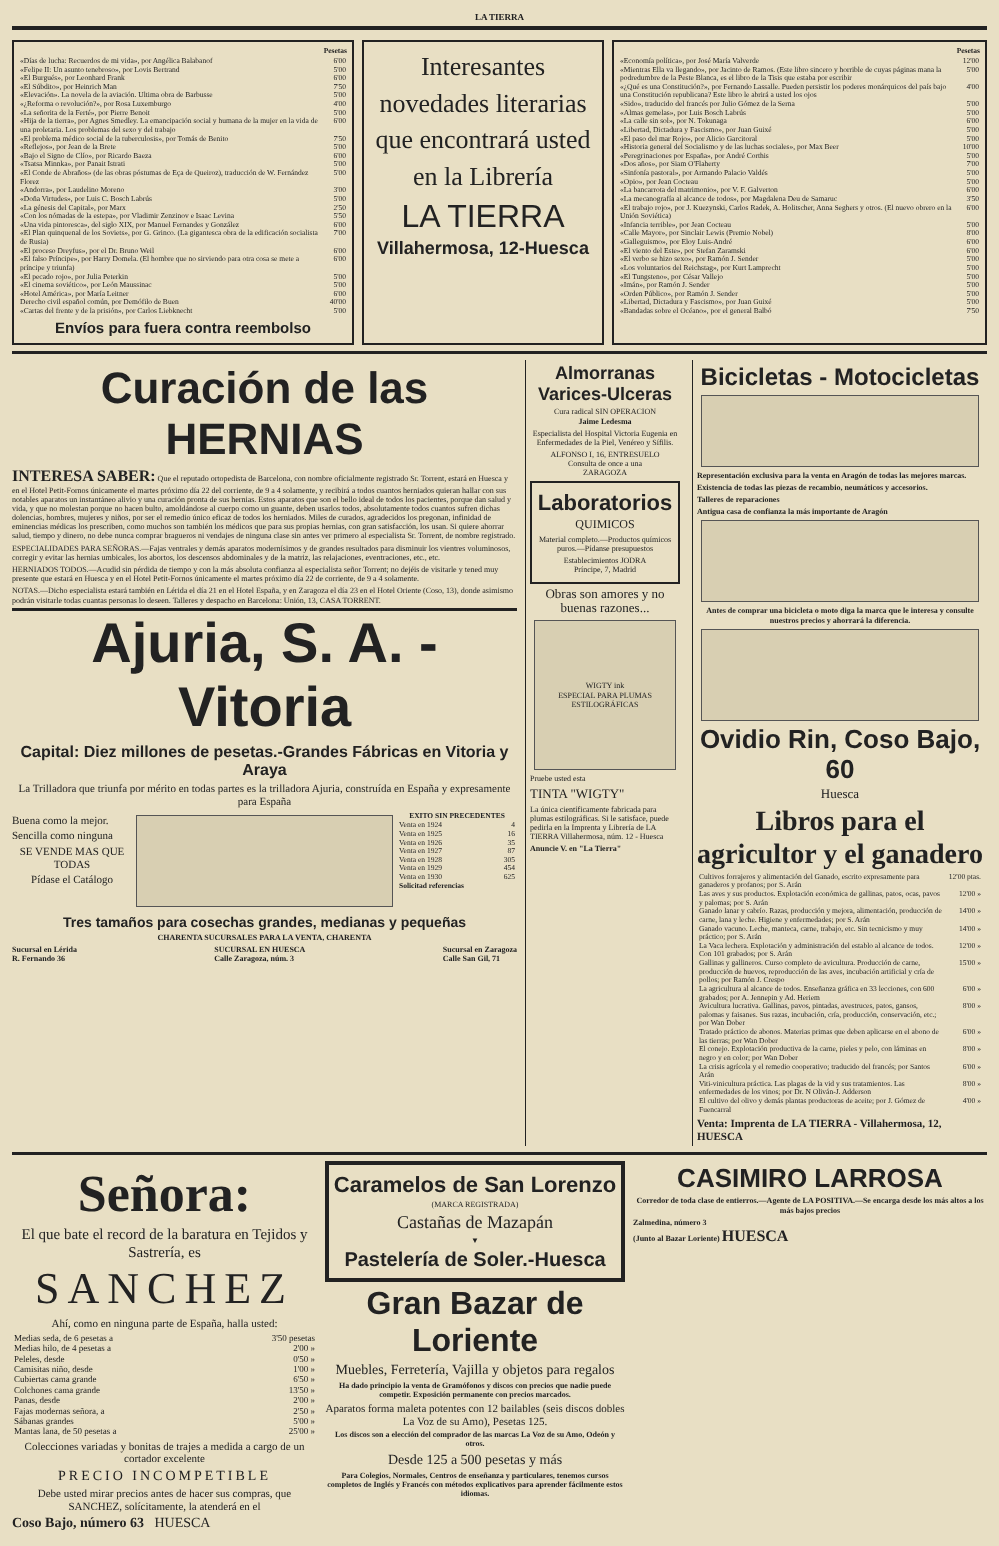LA TIERRA
| | Pesetas |
| --- | --- |
| «Días de lucha: Recuerdos de mi vida», por Angélica Balabanof | 6'00 |
| «Felipe II: Un asunto tenebroso», por Lovis Bertrand | 5'00 |
| «El Burgués», por Leonhard Frank | 6'00 |
| «El Súbdito», por Heinrich Man | 7'50 |
| «Elevación». La novela de la aviación. Ultima obra de Barbusse | 5'00 |
| «¿Reforma o revolución?», por Rosa Luxemburgo | 4'00 |
| «La señorita de la Ferté», por Pierre Benoit | 5'00 |
| «Hija de la tierra», por Agnes Smedley. La emancipación social y humana de la mujer en la vida de una proletaria. Los problemas del sexo y del trabajo | 6'00 |
| «El problema médico social de la tuberculosis», por Tomás de Benito | 7'50 |
| «Reflejos», por Jean de la Brete | 5'00 |
| «Bajo el Signo de Clío», por Ricardo Baeza | 6'00 |
| «Tsatsa Minnka», por Panait Istrati | 5'00 |
| «El Conde de Abraños» (de las obras póstumas de Eça de Queiroz), traducción de W. Fernández Florez | 5'00 |
| «Andorra», por Laudelino Moreno | 3'00 |
| «Doña Virtudes», por Luis C. Bosch Labrús | 5'00 |
| «La génesis del Capital», por Marx | 2'50 |
| «Con los nómadas de la estepa», por Vladimir Zenzinov e Isaac Levina | 5'50 |
| «Una vida pintoresca», del siglo XIX, por Manuel Fernandes y González | 6'00 |
| «El Plan quinquenal de los Soviets», por G. Grinco. (La gigantesca obra de la edificación socialista de Rusia) | 7'00 |
| «El proceso Dreyfus», por el Dr. Bruno Weil | 6'00 |
| «El falso Príncipe», por Harry Domela. (El hombre que no sirviendo para otra cosa se mete a príncipe y triunfa) | 6'00 |
| «El pecado rojo», por Julia Peterkin | 5'00 |
| «El cinema soviético», por León Maussinac | 5'00 |
| «Hotel América», por María Leitner | 6'00 |
| Derecho civil español común, por Demófilo de Buen | 40'00 |
| «Cartas del frente y de la prisión», por Carlos Liebknecht | 5'00 |
Envíos para fuera contra reembolso
Interesantes novedades literarias que encontrará usted en la Librería
LA TIERRA
Villahermosa, 12-Huesca
| | Pesetas |
| --- | --- |
| «Economía política», por José María Valverde | 12'00 |
| «Mientras Ella va llegando», por Jacinto de Ramos. (Este libro sincero y horrible de cuyas páginas mana la podredumbre de la Peste Blanca, es el libro de la Tisis que estaba por escribir | 5'00 |
| «¿Qué es una Constitución?», por Fernando Lassalle. Pueden persistir los poderes monárquicos del país bajo una Constitución republicana? Este libro le abrirá a usted los ojos | 4'00 |
| «Sido», traducido del francés por Julio Gómez de la Serna | 5'00 |
| «Almas gemelas», por Luis Bosch Labrús | 5'00 |
| «La calle sin sol», por N. Tokunaga | 6'00 |
| «Libertad, Dictadura y Fascismo», por Juan Guixé | 5'00 |
| «El paso del mar Rojo», por Alicio Garcitoral | 5'00 |
| «Historia general del Socialismo y de las luchas sociales», por Max Beer | 10'00 |
| «Peregrinaciones por España», por André Corthis | 5'00 |
| «Dos años», por Siam O'Flaherty | 7'00 |
| «Sinfonía pastoral», por Armando Palacio Valdés | 5'00 |
| «Opio», por Jean Cocteau | 5'00 |
| «La bancarrota del matrimonio», por V. F. Galverton | 6'00 |
| «La mecanografía al alcance de todos», por Magdalena Deu de Samaruc | 3'50 |
| «El trabajo rojo», por J. Kuezynski, Carlos Radek, A. Holitscher, Anna Seghers y otros. (El nuevo obrero en la Unión Soviética) | 6'00 |
| «Infancia terrible», por Jean Cocteau | 5'00 |
| «Calle Mayor», por Sinclair Lewis (Premio Nobel) | 8'00 |
| «Galleguismo», por Eloy Luis-André | 6'00 |
| «El viento del Este», por Stefan Zaramski | 6'00 |
| «El verbo se hizo sexo», por Ramón J. Sender | 5'00 |
| «Los voluntarios del Reichstag», por Kurt Lamprecht | 5'00 |
| «El Tungsteno», por César Vallejo | 5'00 |
| «Imán», por Ramón J. Sender | 5'00 |
| «Orden Público», por Ramón J. Sender | 5'00 |
| «Libertad, Dictadura y Fascismo», por Juan Guixé | 5'00 |
| «Bandadas sobre el Océano», por el general Balbó | 7'50 |
Curación de las HERNIAS
INTERESA SABER: Que el reputado ortopedista de Barcelona, con nombre oficialmente registrado Sr. Torrent, estará en Huesca y en el Hotel Petit-Fornos únicamente el martes próximo día 22 del corriente, de 9 a 4 solamente, y recibirá a todos cuantos herniados quieran hallar con sus notables aparatos un instantáneo alivio y una curación pronta de sus hernias. Estos aparatos que son el bello ideal de todos los pacientes, porque dan salud y vida, y que no molestan porque no hacen bulto, amoldándose al cuerpo como un guante, deben usarlos todos, absolutamente todos cuantos sufren dichas dolencias, hombres, mujeres y niños, por ser el remedio único eficaz de todos los herniados. Miles de curados, agradecidos los pregonan, infinidad de eminencias médicas los prescriben, como muchos son también los médicos que para sus propias hernias, con gran satisfacción, los usan. Si quiere ahorrar salud, tiempo y dinero, no debe nunca comprar bragueros ni vendajes de ninguna clase sin antes ver primero al especialista Sr. Torrent, de nombre registrado.
ESPECIALIDADES PARA SEÑORAS.—Fajas ventrales y demás aparatos modernísimos y de grandes resultados para disminuir los vientres voluminosos, corregir y evitar las hernias umbicales, los abortos, los descensos abdominales y de la matriz, las relajaciones, eventraciones, etc., etc.
HERNIADOS TODOS.—Acudid sin pérdida de tiempo y con la más absoluta confianza al especialista señor Torrent; no dejéis de visitarle y tened muy presente que estará en Huesca y en el Hotel Petit-Fornos únicamente el martes próximo día 22 de corriente, de 9 a 4 solamente.
NOTAS.—Dicho especialista estará también en Lérida el día 21 en el Hotel España, y en Zaragoza el día 23 en el Hotel Oriente (Coso, 13), donde asimismo podrán visitarle todas cuantas personas lo deseen. Talleres y despacho en Barcelona: Unión, 13, CASA TORRENT.
Ajuria, S. A. - Vitoria
Capital: Diez millones de pesetas.-Grandes Fábricas en Vitoria y Araya
La Trilladora que triunfa por mérito en todas partes es la trilladora Ajuria, construída en España y expresamente para España
Buena como la mejor.
Sencilla como ninguna
SE VENDE MAS QUE TODAS
Pídase el Catálogo
| EXITO SIN PRECEDENTES | |
| --- | --- |
| Venta en 1924 | 4 |
| Venta en 1925 | 16 |
| Venta en 1926 | 35 |
| Venta en 1927 | 87 |
| Venta en 1928 | 305 |
| Venta en 1929 | 454 |
| Venta en 1930 | 625 |
| Solicitad referencias | |
Tres tamaños para cosechas grandes, medianas y pequeñas
CHARENTA SUCURSALES PARA LA VENTA, CHARENTA
Sucursal en Lérida
R. Fernando 36 SUCURSAL EN HUESCA
Calle Zaragoza, núm. 3 Sucursal en Zaragoza
Calle San Gil, 71
Almorranas Varices-Ulceras
Cura radical SIN OPERACION
Jaime Ledesma
Especialista del Hospital Victoria Eugenia en Enfermedades de la Piel, Venéreo y Sífilis.
ALFONSO I, 16, ENTRESUELO
Consulta de once a una
ZARAGOZA
Laboratorios
QUIMICOS
Material completo.—Productos químicos puros.—Pídanse presupuestos
Establecimientos JODRA
Príncipe, 7, Madrid
Obras son amores y no buenas razones...
WIGTY ink
ESPECIAL PARA PLUMAS ESTILOGRÁFICAS
Pruebe usted esta
TINTA "WIGTY"
La única científicamente fabricada para plumas estilográficas. Si le satisface, puede pedirla en la Imprenta y Librería de LA TIERRA Villahermosa, núm. 12 - Huesca
Anuncie V. en "La Tierra"
Bicicletas - Motocicletas
Representación exclusiva para la venta en Aragón de todas las mejores marcas.
Existencia de todas las piezas de recambio, neumáticos y accesorios.
Talleres de reparaciones
Antigua casa de confianza la más importante de Aragón
Antes de comprar una bicicleta o moto diga la marca que le interesa y consulte nuestros precios y ahorrará la diferencia.
Ovidio Rin, Coso Bajo, 60
Huesca
Libros para el agricultor y el ganadero
| Cultivos forrajeros y alimentación del Ganado, escrito expresamente para ganaderos y profanos; por S. Arán | 12'00 ptas. |
| Las aves y sus productos. Explotación económica de gallinas, patos, ocas, pavos y palomas; por S. Arán | 12'00 » |
| Ganado lanar y cabrío. Razas, producción y mejora, alimentación, producción de carne, lana y leche. Higiene y enfermedades; por S. Arán | 14'00 » |
| Ganado vacuno. Leche, manteca, carne, trabajo, etc. Sin tecnicismo y muy práctico; por S. Arán | 14'00 » |
| La Vaca lechera. Explotación y administración del establo al alcance de todos. Con 101 grabados; por S. Arán | 12'00 » |
| Gallinas y gallineros. Curso completo de avicultura. Producción de carne, producción de huevos, reproducción de las aves, incubación artificial y cría de pollos; por Ramón J. Crespo | 15'00 » |
| La agricultura al alcance de todos. Enseñanza gráfica en 33 lecciones, con 600 grabados; por A. Jennepin y Ad. Heriem | 6'00 » |
| Avicultura lucrativa. Gallinas, pavos, pintadas, avestruces, patos, gansos, palomas y faisanes. Sus razas, incubación, cría, producción, conservación, etc.; por Wan Dober | 8'00 » |
| Tratado práctico de abonos. Materias primas que deben aplicarse en el abono de las tierras; por Wan Dober | 6'00 » |
| El conejo. Explotación productiva de la carne, pieles y pelo, con láminas en negro y en color; por Wan Dober | 8'00 » |
| La crisis agrícola y el remedio cooperativo; traducido del francés; por Santos Arán | 6'00 » |
| Viti-vinicultura práctica. Las plagas de la vid y sus tratamientos. Las enfermedades de los vinos; por Dr. N Oliván-J. Adderson | 8'00 » |
| El cultivo del olivo y demás plantas productoras de aceite; por J. Gómez de Fuencarral | 4'00 » |
Venta: Imprenta de LA TIERRA - Villahermosa, 12, HUESCA
Señora:
El que bate el record de la baratura en Tejidos y Sastrería, es
SANCHEZ
Ahí, como en ninguna parte de España, halla usted:
| Medias seda, de 6 pesetas a | 3'50 pesetas |
| Medias hilo, de 4 pesetas a | 2'00 » |
| Peleles, desde | 0'50 » |
| Camisitas niño, desde | 1'00 » |
| Cubiertas cama grande | 6'50 » |
| Colchones cama grande | 13'50 » |
| Panas, desde | 2'00 » |
| Fajas modernas señora, a | 2'50 » |
| Sábanas grandes | 5'00 » |
| Mantas lana, de 50 pesetas a | 25'00 » |
Colecciones variadas y bonitas de trajes a medida a cargo de un cortador excelente
PRECIO INCOMPETIBLE
Debe usted mirar precios antes de hacer sus compras, que SANCHEZ, solícitamente, la atenderá en el
Coso Bajo, número 63 HUESCA
Caramelos de San Lorenzo
(MARCA REGISTRADA)
Castañas de Mazapán
▼
Pastelería de Soler.-Huesca
Gran Bazar de Loriente
Muebles, Ferretería, Vajilla y objetos para regalos
Ha dado principio la venta de Gramófonos y discos con precios que nadie puede competir. Exposición permanente con precios marcados.
Aparatos forma maleta potentes con 12 bailables (seis discos dobles La Voz de su Amo), Pesetas 125.
Los discos son a elección del comprador de las marcas La Voz de su Amo, Odeón y otros.
Desde 125 a 500 pesetas y más
Para Colegios, Normales, Centros de enseñanza y particulares, tenemos cursos completos de Inglés y Francés con métodos explicativos para aprender fácilmente estos idiomas.
CASIMIRO LARROSA
Corredor de toda clase de entierros.—Agente de LA POSITIVA.—Se encarga desde los más altos a los más bajos precios
Zalmedina, número 3
(Junto al Bazar Loriente) HUESCA